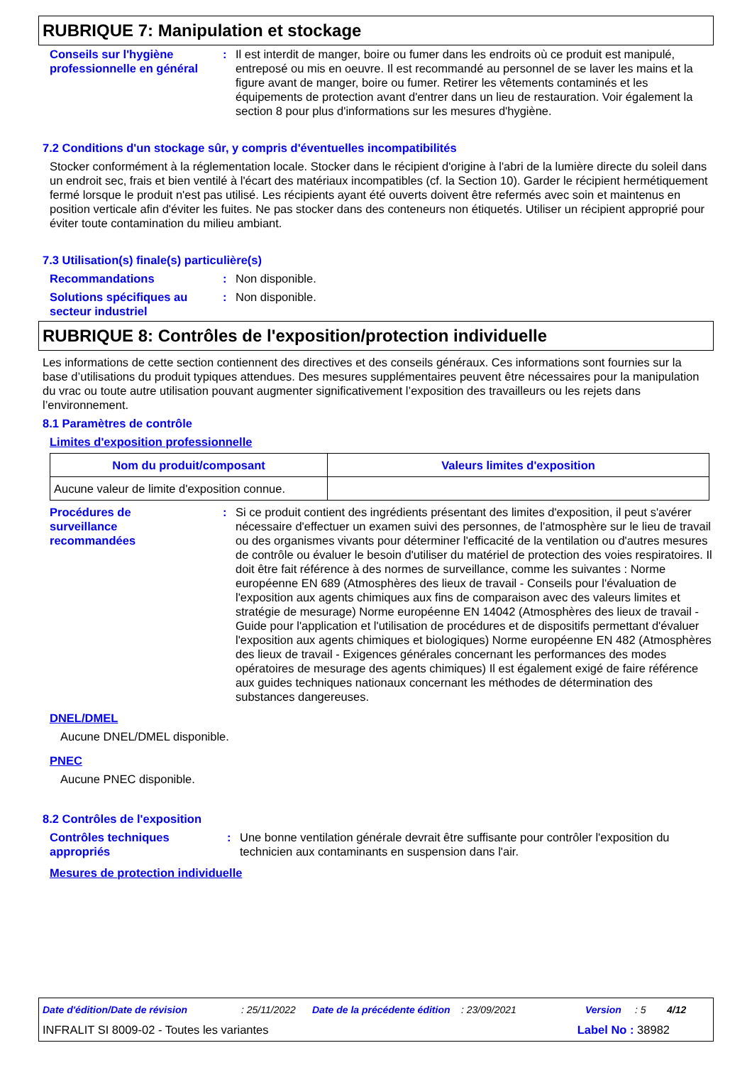RUBRIQUE 7: Manipulation et stockage
Conseils sur l'hygiène professionnelle en général
: Il est interdit de manger, boire ou fumer dans les endroits où ce produit est manipulé, entreposé ou mis en oeuvre. Il est recommandé au personnel de se laver les mains et la figure avant de manger, boire ou fumer. Retirer les vêtements contaminés et les équipements de protection avant d'entrer dans un lieu de restauration. Voir également la section 8 pour plus d'informations sur les mesures d'hygiène.
7.2 Conditions d'un stockage sûr, y compris d'éventuelles incompatibilités
Stocker conformément à la réglementation locale. Stocker dans le récipient d'origine à l'abri de la lumière directe du soleil dans un endroit sec, frais et bien ventilé à l'écart des matériaux incompatibles (cf. la Section 10). Garder le récipient hermétiquement fermé lorsque le produit n'est pas utilisé. Les récipients ayant été ouverts doivent être refermés avec soin et maintenus en position verticale afin d'éviter les fuites. Ne pas stocker dans des conteneurs non étiquetés. Utiliser un récipient approprié pour éviter toute contamination du milieu ambiant.
7.3 Utilisation(s) finale(s) particulière(s)
Recommandations : Non disponible.
Solutions spécifiques au secteur industriel
: Non disponible.
RUBRIQUE 8: Contrôles de l'exposition/protection individuelle
Les informations de cette section contiennent des directives et des conseils généraux. Ces informations sont fournies sur la base d’utilisations du produit typiques attendues. Des mesures supplémentaires peuvent être nécessaires pour la manipulation du vrac ou toute autre utilisation pouvant augmenter significativement l’exposition des travailleurs ou les rejets dans l’environnement.
8.1 Paramètres de contrôle
Limites d'exposition professionnelle
| Nom du produit/composant | Valeurs limites d'exposition |
| --- | --- |
| Aucune valeur de limite d'exposition connue. | |
Procédures de
surveillance
recommandées
: Si ce produit contient des ingrédients présentant des limites d'exposition, il peut s'avérer nécessaire d'effectuer un examen suivi des personnes, de l'atmosphère sur le lieu de travail ou des organismes vivants pour déterminer l'efficacité de la ventilation ou d'autres mesures de contrôle ou évaluer le besoin d'utiliser du matériel de protection des voies respiratoires. Il doit être fait référence à des normes de surveillance, comme les suivantes : Norme européenne EN 689 (Atmosphères des lieux de travail - Conseils pour l'évaluation de l'exposition aux agents chimiques aux fins de comparaison avec des valeurs limites et stratégie de mesurage) Norme européenne EN 14042 (Atmosphères des lieux de travail - Guide pour l'application et l'utilisation de procédures et de dispositifs permettant d'évaluer l'exposition aux agents chimiques et biologiques) Norme européenne EN 482 (Atmosphères des lieux de travail - Exigences générales concernant les performances des modes opératoires de mesurage des agents chimiques) Il est également exigé de faire référence aux guides techniques nationaux concernant les méthodes de détermination des substances dangereuses.
DNEL/DMEL
Aucune DNEL/DMEL disponible.
PNEC
Aucune PNEC disponible.
8.2 Contrôles de l'exposition
Contrôles techniques appropriés
: Une bonne ventilation générale devrait être suffisante pour contrôler l'exposition du technicien aux contaminants en suspension dans l'air.
Mesures de protection individuelle
Date d'édition/Date de révision: 25/11/2022 Date de la précédente édition: 23/09/2021 Version: 5 4/12
INFRALIT SI 8009-02 - Toutes les variantes Label No : 38982